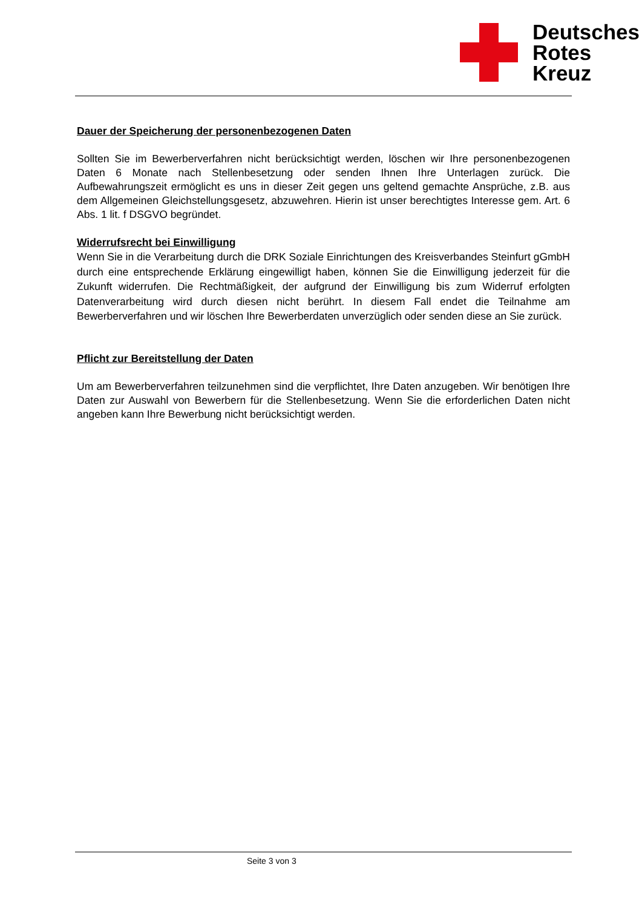Deutsches
Rotes
Kreuz
Dauer der Speicherung der personenbezogenen Daten
Sollten Sie im Bewerberverfahren nicht berücksichtigt werden, löschen wir Ihre personenbezogenen Daten 6 Monate nach Stellenbesetzung oder senden Ihnen Ihre Unterlagen zurück. Die Aufbewahrungszeit ermöglicht es uns in dieser Zeit gegen uns geltend gemachte Ansprüche, z.B. aus dem Allgemeinen Gleichstellungsgesetz, abzuwehren. Hierin ist unser berechtigtes Interesse gem. Art. 6 Abs. 1 lit. f DSGVO begründet.
Widerrufsrecht bei Einwilligung
Wenn Sie in die Verarbeitung durch die DRK Soziale Einrichtungen des Kreisverbandes Steinfurt gGmbH durch eine entsprechende Erklärung eingewilligt haben, können Sie die Einwilligung jederzeit für die Zukunft widerrufen. Die Rechtmäßigkeit, der aufgrund der Einwilligung bis zum Widerruf erfolgten Datenverarbeitung wird durch diesen nicht berührt. In diesem Fall endet die Teilnahme am Bewerberverfahren und wir löschen Ihre Bewerberdaten unverzüglich oder senden diese an Sie zurück.
Pflicht zur Bereitstellung der Daten
Um am Bewerberverfahren teilzunehmen sind die verpflichtet, Ihre Daten anzugeben. Wir benötigen Ihre Daten zur Auswahl von Bewerbern für die Stellenbesetzung. Wenn Sie die erforderlichen Daten nicht angeben kann Ihre Bewerbung nicht berücksichtigt werden.
Seite 3 von 3